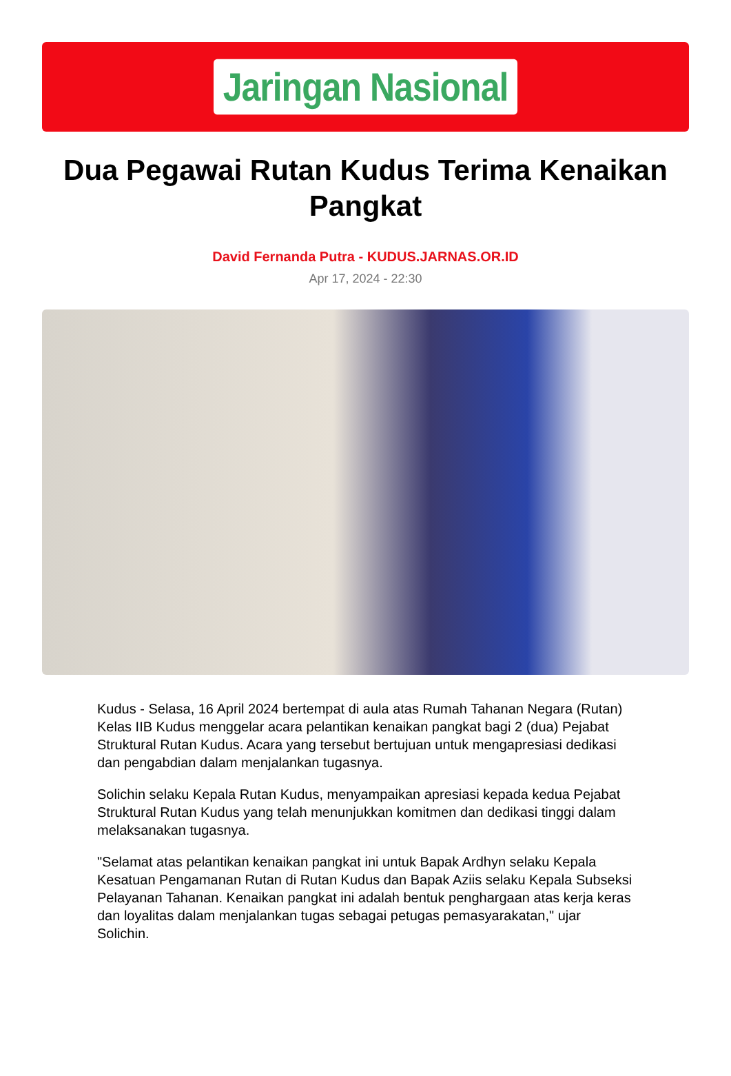Jaringan Nasional
Dua Pegawai Rutan Kudus Terima Kenaikan Pangkat
David Fernanda Putra - KUDUS.JARNAS.OR.ID
Apr 17, 2024 - 22:30
Kudus - Selasa, 16 April 2024 bertempat di aula atas Rumah Tahanan Negara (Rutan) Kelas IIB Kudus menggelar acara pelantikan kenaikan pangkat bagi 2 (dua) Pejabat Struktural Rutan Kudus. Acara yang tersebut bertujuan untuk mengapresiasi dedikasi dan pengabdian dalam menjalankan tugasnya.
Solichin selaku Kepala Rutan Kudus, menyampaikan apresiasi kepada kedua Pejabat Struktural Rutan Kudus yang telah menunjukkan komitmen dan dedikasi tinggi dalam melaksanakan tugasnya.
"Selamat atas pelantikan kenaikan pangkat ini untuk Bapak Ardhyn selaku Kepala Kesatuan Pengamanan Rutan di Rutan Kudus dan Bapak Aziis selaku Kepala Subseksi Pelayanan Tahanan. Kenaikan pangkat ini adalah bentuk penghargaan atas kerja keras dan loyalitas dalam menjalankan tugas sebagai petugas pemasyarakatan," ujar Solichin.